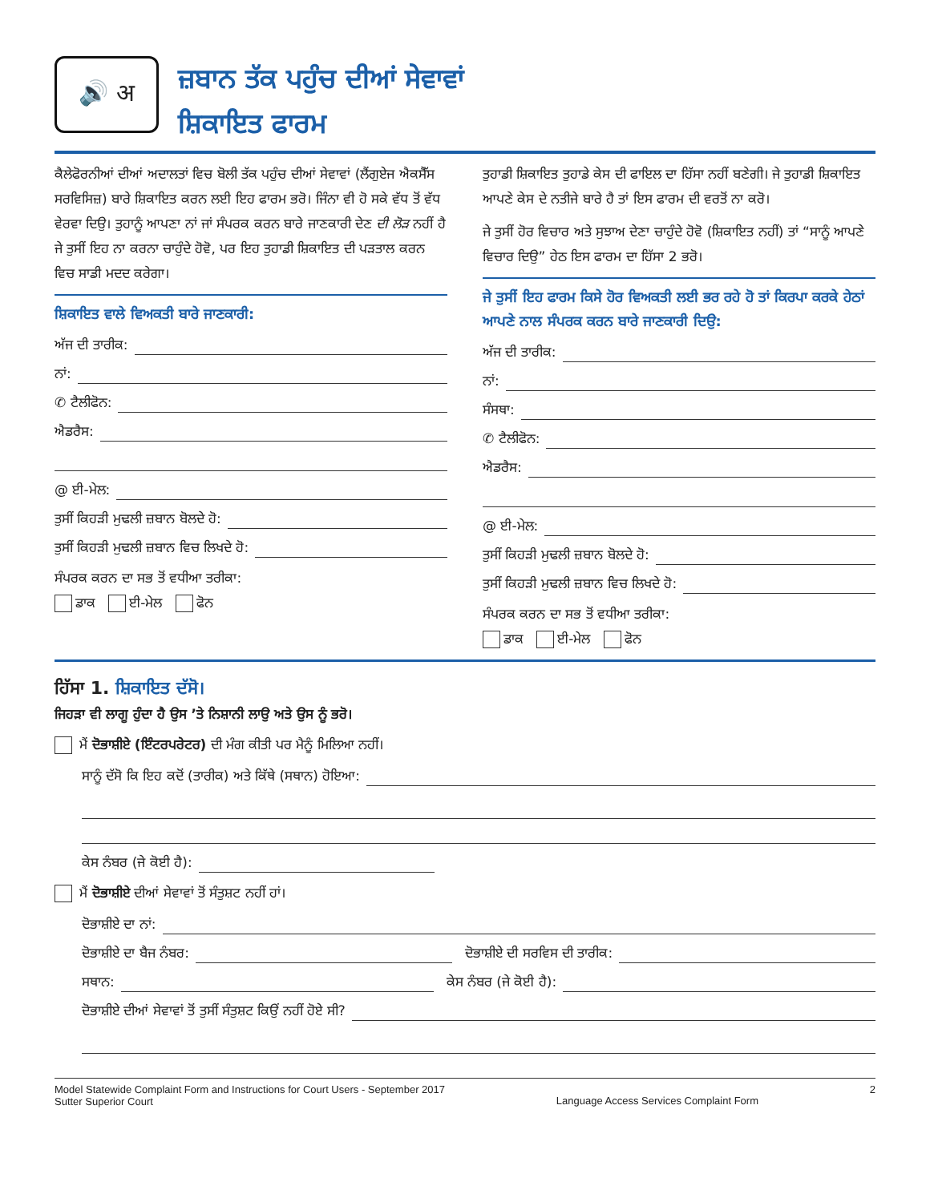🔊 अ
ਜ਼ਬਾਨ ਤੱਕ ਪਹੁੰਚ ਦੀਆਂ ਸੇਵਾਵਾਂ
ਸ਼ਿਕਾਇਤ ਫਾਰਮ
ਕੈਲੇਫੋਰਨੀਆਂ ਦੀਆਂ ਅਦਾਲਤਾਂ ਵਿਚ ਬੋਲੀ ਤੱਕ ਪਹੁੰਚ ਦੀਆਂ ਸੇਵਾਵਾਂ (ਲੈਂਗੁਏਜ ਐਕਸੈੱਸ ਸਰਵਿਸਿਜ਼) ਬਾਰੇ ਸ਼ਿਕਾਇਤ ਕਰਨ ਲਈ ਇਹ ਫਾਰਮ ਭਰੋ। ਜਿੰਨਾ ਵੀ ਹੋ ਸਕੇ ਵੱਧ ਤੋਂ ਵੱਧ ਵੇਰਵਾ ਦਿਉ। ਤੁਹਾਨੂੰ ਆਪਣਾ ਨਾਂ ਜਾਂ ਸੰਪਰਕ ਕਰਨ ਬਾਰੇ ਜਾਣਕਾਰੀ ਦੇਣ ਦੀ ਲੋੜ ਨਹੀਂ ਹੈ ਜੇ ਤੁਸੀਂ ਇਹ ਨਾ ਕਰਨਾ ਚਾਹੁੰਦੇ ਹੋਵੋ, ਪਰ ਇਹ ਤੁਹਾਡੀ ਸ਼ਿਕਾਇਤ ਦੀ ਪੜਤਾਲ ਕਰਨ ਵਿਚ ਸਾਡੀ ਮਦਦ ਕਰੇਗਾ।
ਸ਼ਿਕਾਇਤ ਵਾਲੇ ਵਿਅਕਤੀ ਬਾਰੇ ਜਾਣਕਾਰੀ:
ਅੱਜ ਦੀ ਤਾਰੀਕ:
ਨਾਂ:
✆ ਟੈਲੀਫੋਨ:
ਐਡਰੈਸ:
@ ਈ-ਮੇਲ:
ਤੁਸੀਂ ਕਿਹੜੀ ਮੁਢਲੀ ਜ਼ਬਾਨ ਬੋਲਦੇ ਹੋ:
ਤੁਸੀਂ ਕਿਹੜੀ ਮੁਢਲੀ ਜ਼ਬਾਨ ਵਿਚ ਲਿਖਦੇ ਹੋ:
ਸੰਪਰਕ ਕਰਨ ਦਾ ਸਭ ਤੋਂ ਵਧੀਆ ਤਰੀਕਾ:
ਡਾਕ ਈ-ਮੇਲ ਫੋਨ
ਤੁਹਾਡੀ ਸ਼ਿਕਾਇਤ ਤੁਹਾਡੇ ਕੇਸ ਦੀ ਫਾਇਲ ਦਾ ਹਿੱਸਾ ਨਹੀਂ ਬਣੇਗੀ। ਜੇ ਤੁਹਾਡੀ ਸ਼ਿਕਾਇਤ ਆਪਣੇ ਕੇਸ ਦੇ ਨਤੀਜੇ ਬਾਰੇ ਹੈ ਤਾਂ ਇਸ ਫਾਰਮ ਦੀ ਵਰਤੋਂ ਨਾ ਕਰੋ।
ਜੇ ਤੁਸੀਂ ਹੋਰ ਵਿਚਾਰ ਅਤੇ ਸੁਝਾਅ ਦੇਣਾ ਚਾਹੁੰਦੇ ਹੋਵੋ (ਸ਼ਿਕਾਇਤ ਨਹੀਂ) ਤਾਂ “ਸਾਨੂੰ ਆਪਣੇ ਵਿਚਾਰ ਦਿਉ” ਹੇਠ ਇਸ ਫਾਰਮ ਦਾ ਹਿੱਸਾ 2 ਭਰੋ।
ਜੇ ਤੁਸੀਂ ਇਹ ਫਾਰਮ ਕਿਸੇ ਹੋਰ ਵਿਅਕਤੀ ਲਈ ਭਰ ਰਹੇ ਹੋ ਤਾਂ ਕਿਰਪਾ ਕਰਕੇ ਹੇਠਾਂ ਆਪਣੇ ਨਾਲ ਸੰਪਰਕ ਕਰਨ ਬਾਰੇ ਜਾਣਕਾਰੀ ਦਿਉ:
ਅੱਜ ਦੀ ਤਾਰੀਕ:
ਨਾਂ:
ਸੰਸਥਾ:
✆ ਟੈਲੀਫੋਨ:
ਐਡਰੈਸ:
@ ਈ-ਮੇਲ:
ਤੁਸੀਂ ਕਿਹੜੀ ਮੁਢਲੀ ਜ਼ਬਾਨ ਬੋਲਦੇ ਹੋ:
ਤੁਸੀਂ ਕਿਹੜੀ ਮੁਢਲੀ ਜ਼ਬਾਨ ਵਿਚ ਲਿਖਦੇ ਹੋ:
ਸੰਪਰਕ ਕਰਨ ਦਾ ਸਭ ਤੋਂ ਵਧੀਆ ਤਰੀਕਾ:
ਡਾਕ ਈ-ਮੇਲ ਫੋਨ
ਹਿੱਸਾ 1. ਸ਼ਿਕਾਇਤ ਦੱਸੋ।
ਜਿਹੜਾ ਵੀ ਲਾਗੂ ਹੁੰਦਾ ਹੈ ਉਸ ’ਤੇ ਨਿਸ਼ਾਨੀ ਲਾਉ ਅਤੇ ਉਸ ਨੂੰ ਭਰੋ।
ਮੈਂ ਦੋਭਾਸ਼ੀਏ (ਇੰਟਰਪਰੇਟਰ) ਦੀ ਮੰਗ ਕੀਤੀ ਪਰ ਮੈਨੂੰ ਮਿਲਿਆ ਨਹੀਂ।
ਸਾਨੂੰ ਦੱਸੋ ਕਿ ਇਹ ਕਦੋਂ (ਤਾਰੀਕ) ਅਤੇ ਕਿੱਥੇ (ਸਥਾਨ) ਹੋਇਆ:
ਕੇਸ ਨੰਬਰ (ਜੇ ਕੋਈ ਹੈ):
ਮੈਂ ਦੋਭਾਸ਼ੀਏ ਦੀਆਂ ਸੇਵਾਵਾਂ ਤੋਂ ਸੰਤੁਸ਼ਟ ਨਹੀਂ ਹਾਂ।
ਦੋਭਾਸ਼ੀਏ ਦਾ ਨਾਂ:
ਦੋਭਾਸ਼ੀਏ ਦਾ ਬੈਜ ਨੰਬਰ: ਦੋਭਾਸ਼ੀਏ ਦੀ ਸਰਵਿਸ ਦੀ ਤਾਰੀਕ:
ਸਥਾਨ: ਕੇਸ ਨੰਬਰ (ਜੇ ਕੋਈ ਹੈ):
ਦੋਭਾਸ਼ੀਏ ਦੀਆਂ ਸੇਵਾਵਾਂ ਤੋਂ ਤੁਸੀਂ ਸੰਤੁਸ਼ਟ ਕਿਉਂ ਨਹੀਂ ਹੋਏ ਸੀ?
Model Statewide Complaint Form and Instructions for Court Users - September 2017
Sutter Superior Court
Language Access Services Complaint Form
2